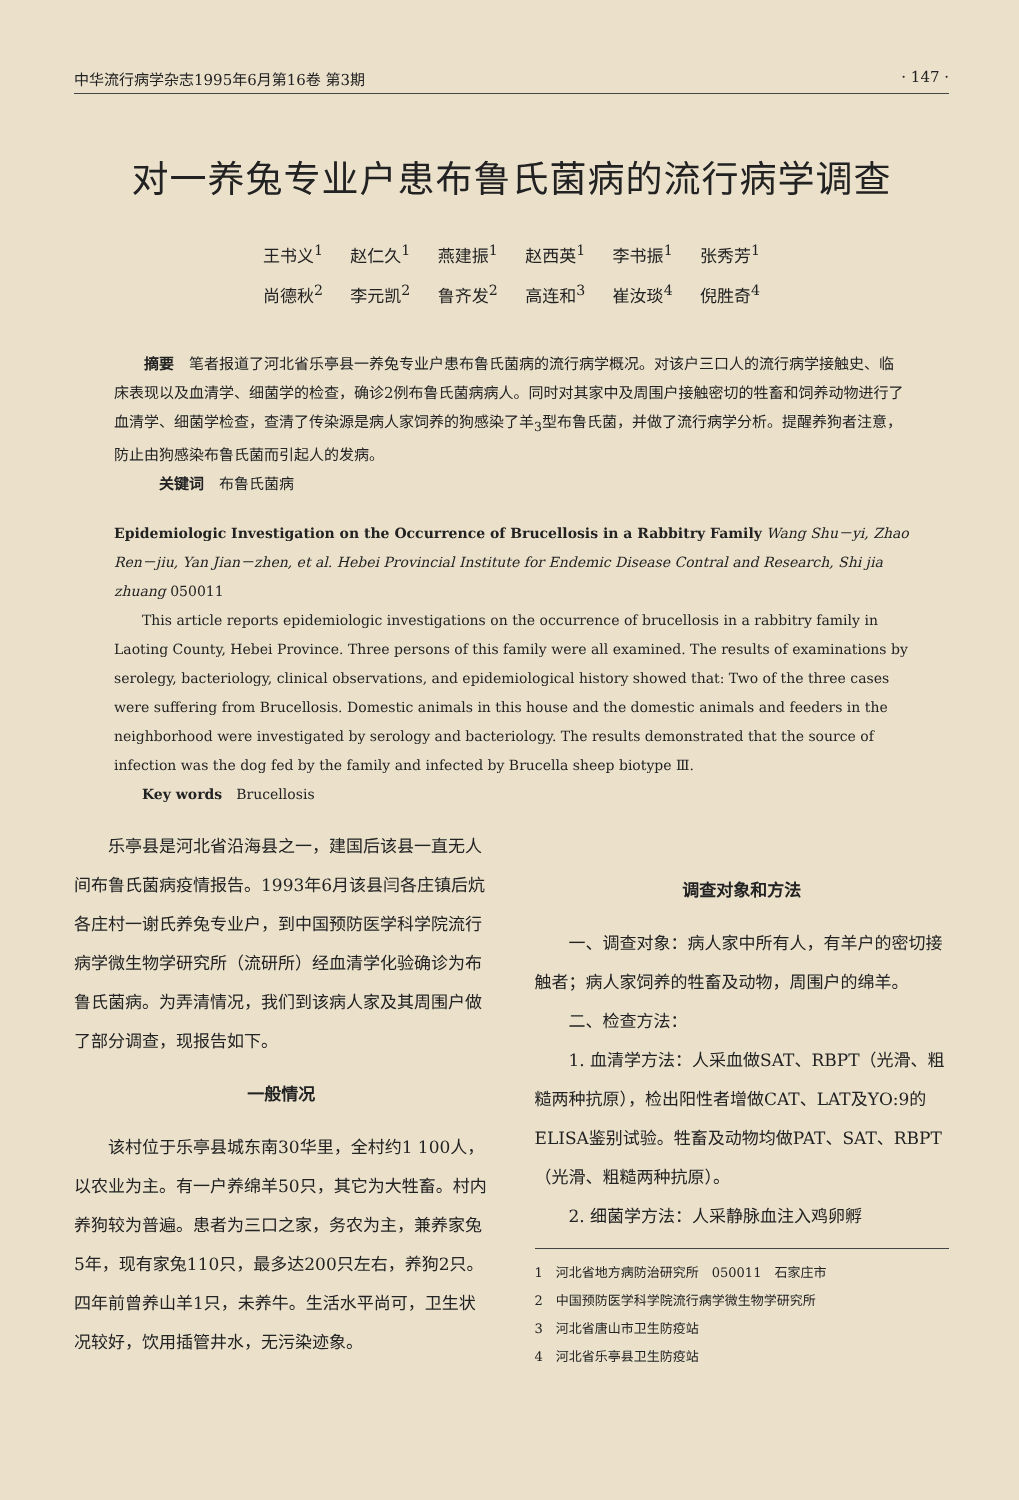中华流行病学杂志1995年6月第16卷 第3期 · 147 ·
对一养兔专业户患布鲁氏菌病的流行病学调查
王书义<sup>1</sup> 赵仁久<sup>1</sup> 燕建振<sup>1</sup> 赵西英<sup>1</sup> 李书振<sup>1</sup> 张秀芳<sup>1</sup>
尚德秋<sup>2</sup> 李元凯<sup>2</sup> 鲁齐发<sup>2</sup> 高连和<sup>3</sup> 崔汝琰<sup>4</sup> 倪胜奇<sup>4</sup>
  摘要　笔者报道了河北省乐亭县一养兔专业户患布鲁氏菌病的流行病学概况。对该户三口人的流行病学接触史、临床表现以及血清学、细菌学的检查，确诊2例布鲁氏菌病病人。同时对其家中及周围户接触密切的牲畜和饲养动物进行了血清学、细菌学检查，查清了传染源是病人家饲养的狗感染了羊<sub>3</sub>型布鲁氏菌，并做了流行病学分析。提醒养狗者注意，防止由狗感染布鲁氏菌而引起人的发病。
   关键词　布鲁氏菌病
Epidemiologic Investigation on the Occurrence of Brucellosis in a Rabbitry Family Wang Shu－yi, Zhao Ren－jiu, Yan Jian－zhen, et al. Hebei Provincial Institute for Endemic Disease Contral and Research, Shi jia zhuang 050011
  This article reports epidemiologic investigations on the occurrence of brucellosis in a rabbitry family in Laoting County, Hebei Province. Three persons of this family were all examined. The results of examinations by serolegy, bacteriology, clinical observations, and epidemiological history showed that: Two of the three cases were suffering from Brucellosis. Domestic animals in this house and the domestic animals and feeders in the neighborhood were investigated by serology and bacteriology. The results demonstrated that the source of infection was the dog fed by the family and infected by Brucella sheep biotype Ⅲ.
  Key words　Brucellosis
  乐亭县是河北省沿海县之一，建国后该县一直无人间布鲁氏菌病疫情报告。1993年6月该县闫各庄镇后炕各庄村一谢氏养兔专业户，到中国预防医学科学院流行病学微生物学研究所（流研所）经血清学化验确诊为布鲁氏菌病。为弄清情况，我们到该病人家及其周围户做了部分调查，现报告如下。
一般情况
  该村位于乐亭县城东南30华里，全村约1 100人，以农业为主。有一户养绵羊50只，其它为大牲畜。村内养狗较为普遍。患者为三口之家，务农为主，兼养家兔5年，现有家兔110只，最多达200只左右，养狗2只。四年前曾养山羊1只，未养牛。生活水平尚可，卫生状况较好，饮用插管井水，无污染迹象。
调查对象和方法
  一、调查对象：病人家中所有人，有羊户的密切接触者；病人家饲养的牲畜及动物，周围户的绵羊。
  二、检查方法：
  1. 血清学方法：人采血做SAT、RBPT（光滑、粗糙两种抗原），检出阳性者增做CAT、LAT及YO:9的ELISA鉴别试验。牲畜及动物均做PAT、SAT、RBPT（光滑、粗糙两种抗原）。
  2. 细菌学方法：人采静脉血注入鸡卵孵
1　河北省地方病防治研究所　050011　石家庄市
2　中国预防医学科学院流行病学微生物学研究所
3　河北省唐山市卫生防疫站
4　河北省乐亭县卫生防疫站